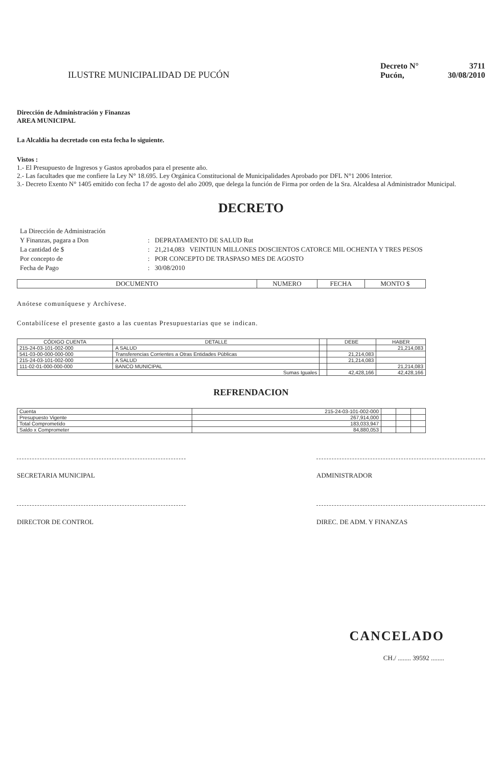ILUSTRE MUNICIPALIDAD DE PUCÓN
Decreto N° 3711
Pucón, 30/08/2010
Dirección de Administración y Finanzas
AREA MUNICIPAL
La Alcaldía ha decretado con esta fecha lo siguiente.
Vistos :
1.- El Presupuesto de Ingresos y Gastos aprobados para el presente año.
2.- Las facultades que me confiere la Ley N° 18.695. Ley Orgánica Constitucional de Municipalidades Aprobado por DFL N°1 2006 Interior.
3.- Decreto Exento N° 1405 emitido con fecha 17 de agosto del año 2009, que delega la función de Firma por orden de la Sra. Alcaldesa al Administrador Municipal.
DECRETO
| La Dirección de Administración | | |
| Y Finanzas, pagara a Don | : | DEPRATAMENTO DE SALUD Rut |
| La cantidad de $ | : | 21,214,083 VEINTIUN MILLONES DOSCIENTOS CATORCE MIL OCHENTA Y TRES PESOS |
| Por concepto de | : | POR CONCEPTO DE TRASPASO MES DE AGOSTO |
| Fecha de Pago | : | 30/08/2010 |
| DOCUMENTO | NUMERO | FECHA | MONTO $ |
| --- | --- | --- | --- |
Anótese comuníquese y Archívese.
Contabilícese el presente gasto a las cuentas Presupuestarias que se indican.
| CÓDIGO CUENTA | DETALLE | | DEBE | HABER |
| --- | --- | --- | --- | --- |
| 215-24-03-101-002-000 | A SALUD | | | 21,214,083 |
| 541-03-00-000-000-000 | Transferencias Corrientes a Otras Entidades Públicas | | 21,214,083 | |
| 215-24-03-101-002-000 | A SALUD | | 21,214,083 | |
| 111-02-01-000-000-000 | BANCO MUNICIPAL | | | 21,214,083 |
| Sumas Iguales | | | 42,428,166 | 42,428,166 |
REFRENDACION
| Cuenta | 215-24-03-101-002-000 | | | |
| Presupuesto Vigente | 267,914,000 | | | |
| Total Comprometido | 183,033,947 | | | |
| Saldo x Comprometer | 84,880,053 | | | |
SECRETARIA MUNICIPAL ADMINISTRADOR
DIRECTOR DE CONTROL DIREC. DE ADM. Y FINANZAS
CANCELADO
CH./ ........ 39592 ........